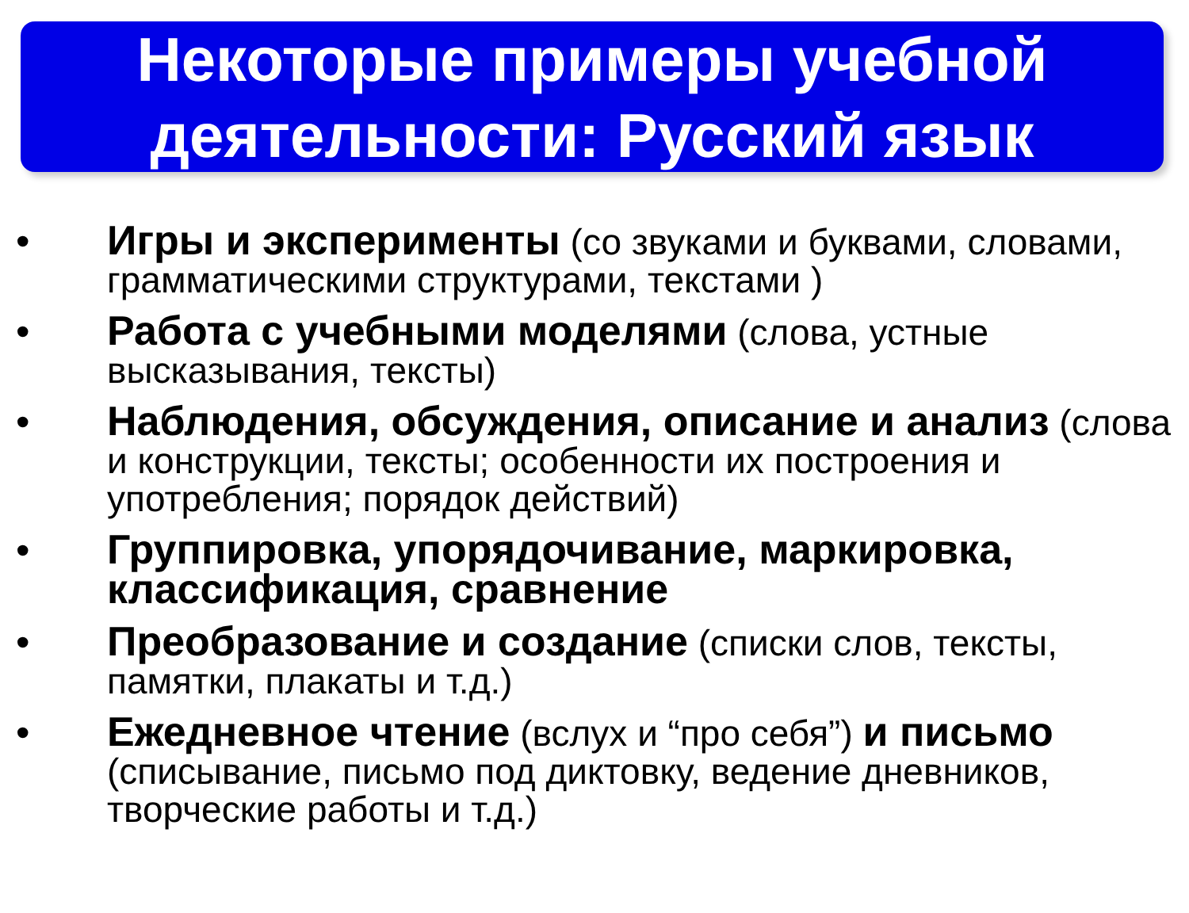Некоторые примеры учебной
деятельности: Русский язык
• Игры и эксперименты (со звуками и буквами, словами, грамматическими структурами, текстами )
• Работа с учебными моделями (слова, устные высказывания, тексты)
• Наблюдения, обсуждения, описание и анализ (слова и конструкции, тексты; особенности их построения и употребления; порядок действий)
• Группировка, упорядочивание, маркировка, классификация, сравнение
• Преобразование и создание (списки слов, тексты, памятки, плакаты и т.д.)
• Ежедневное чтение (вслух и “про себя”) и письмо (списывание, письмо под диктовку, ведение дневников, творческие работы и т.д.)